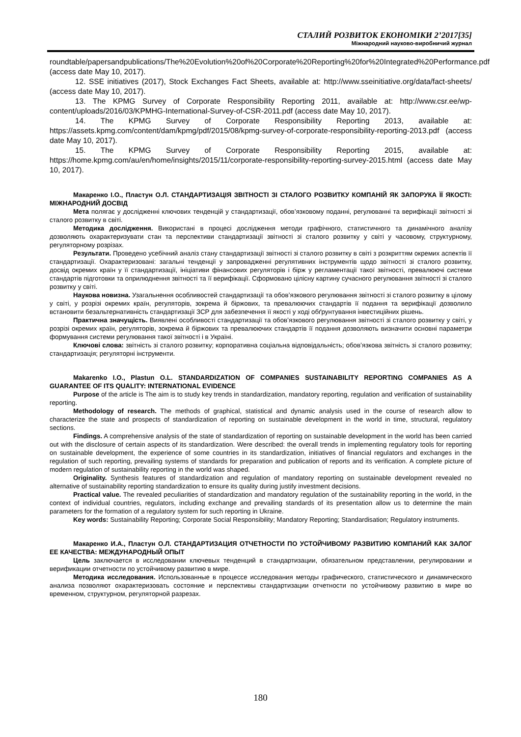СТАЛИЙ РОЗВИТОК ЕКОНОМІКИ 2’2017[35]
Міжнародний науково-виробничий журнал
roundtable/papersandpublications/The%20Evolution%20of%20Corporate%20Reporting%20for%20Integrated%20Performance.pdf (access date May 10, 2017).
12. SSE initiatives (2017), Stock Exchanges Fact Sheets, available at: http://www.sseinitiative.org/data/fact-sheets/ (access date May 10, 2017).
13. The KPMG Survey of Corporate Responsibility Reporting 2011, available at: http://www.csr.ee/wp-content/uploads/2016/03/KPMHG-International-Survey-of-CSR-2011.pdf (access date May 10, 2017).
14. The KPMG Survey of Corporate Responsibility Reporting 2013, available at: https://assets.kpmg.com/content/dam/kpmg/pdf/2015/08/kpmg-survey-of-corporate-responsibility-reporting-2013.pdf (access date May 10, 2017).
15. The KPMG Survey of Corporate Responsibility Reporting 2015, available at: https://home.kpmg.com/au/en/home/insights/2015/11/corporate-responsibility-reporting-survey-2015.html (access date May 10, 2017).
Макаренко І.О., Пластун О.Л. СТАНДАРТИЗАЦІЯ ЗВІТНОСТІ ЗІ СТАЛОГО РОЗВИТКУ КОМПАНІЙ ЯК ЗАПОРУКА ЇЇ ЯКОСТІ: МІЖНАРОДНИЙ ДОСВІД
Мета полягає у дослідженні ключових тенденцій у стандартизації, обов’язковому поданні, регулюванні та верифікації звітності зі сталого розвитку в світі.
Методика дослідження. Використані в процесі дослідження методи графічного, статистичного та динамічного аналізу дозволяють охарактеризувати стан та перспективи стандартизації звітності зі сталого розвитку у світі у часовому, структурному, регуляторному розрізах.
Результати. Проведено усебічний аналіз стану стандартизації звітності зі сталого розвитку в світі з розкриттям окремих аспектів її стандартизації. Охарактеризовані: загальні тенденції у запровадженні регулятивних інструментів щодо звітності зі сталого розвитку, досвід окремих країн у її стандартизації, ініціативи фінансових регуляторів і бірж у регламентації такої звітності, превалюючі системи стандартів підготовки та оприлюднення звітності та її верифікації. Сформовано цілісну картину сучасного регулювання звітності зі сталого розвитку у світі.
Наукова новизна. Узагальнення особливостей стандартизації та обов’язкового регулювання звітності зі сталого розвитку в цілому у світі, у розрізі окремих країн, регуляторів, зокрема й біржових, та превалюючих стандартів її подання та верифікації дозволило встановити безальтернативність стандартизації ЗСР для забезпечення її якості у ході обґрунтування інвестиційних рішень.
Практична значущість. Виявлені особливості стандартизації та обов’язкового регулювання звітності зі сталого розвитку у світі, у розрізі окремих країн, регуляторів, зокрема й біржових та превалюючих стандартів її подання дозволяють визначити основні параметри формування системи регулювання такої звітності і в Україні.
Ключові слова: звітність зі сталого розвитку; корпоративна соціальна відповідальність; обов’язкова звітність зі сталого розвитку; стандартизація; регуляторні інструменти.
Makarenko I.O., Plastun O.L. STANDARDIZATION OF COMPANIES SUSTAINABILITY REPORTING COMPANIES AS A GUARANTEE OF ITS QUALITY: INTERNATIONAL EVIDENCE
Purpose of the article is The aim is to study key trends in standardization, mandatory reporting, regulation and verification of sustainability reporting.
Methodology of research. The methods of graphical, statistical and dynamic analysis used in the course of research allow to characterize the state and prospects of standardization of reporting on sustainable development in the world in time, structural, regulatory sections.
Findings. A comprehensive analysis of the state of standardization of reporting on sustainable development in the world has been carried out with the disclosure of certain aspects of its standardization. Were described: the overall trends in implementing regulatory tools for reporting on sustainable development, the experience of some countries in its standardization, initiatives of financial regulators and exchanges in the regulation of such reporting, prevailing systems of standards for preparation and publication of reports and its verification. A complete picture of modern regulation of sustainability reporting in the world was shaped.
Originality. Synthesis features of standardization and regulation of mandatory reporting on sustainable development revealed no alternative of sustainability reporting standardization to ensure its quality during justify investment decisions.
Practical value. The revealed peculiarities of standardization and mandatory regulation of the sustainability reporting in the world, in the context of individual countries, regulators, including exchange and prevailing standards of its presentation allow us to determine the main parameters for the formation of a regulatory system for such reporting in Ukraine.
Key words: Sustainability Reporting; Corporate Social Responsibility; Mandatory Reporting; Standardisation; Regulatory instruments.
Макаренко И.А., Пластун О.Л. СТАНДАРТИЗАЦИЯ ОТЧЕТНОСТИ ПО УСТОЙЧИВОМУ РАЗВИТИЮ КОМПАНИЙ КАК ЗАЛОГ ЕЕ КАЧЕСТВА: МЕЖДУНАРОДНЫЙ ОПЫТ
Цель заключается в исследовании ключевых тенденций в стандартизации, обязательном представлении, регулировании и верификации отчетности по устойчивому развитию в мире.
Методика исследования. Использованные в процессе исследования методы графического, статистического и динамического анализа позволяют охарактеризовать состояние и перспективы стандартизации отчетности по устойчивому развитию в мире во временном, структурном, регуляторной разрезах.
180